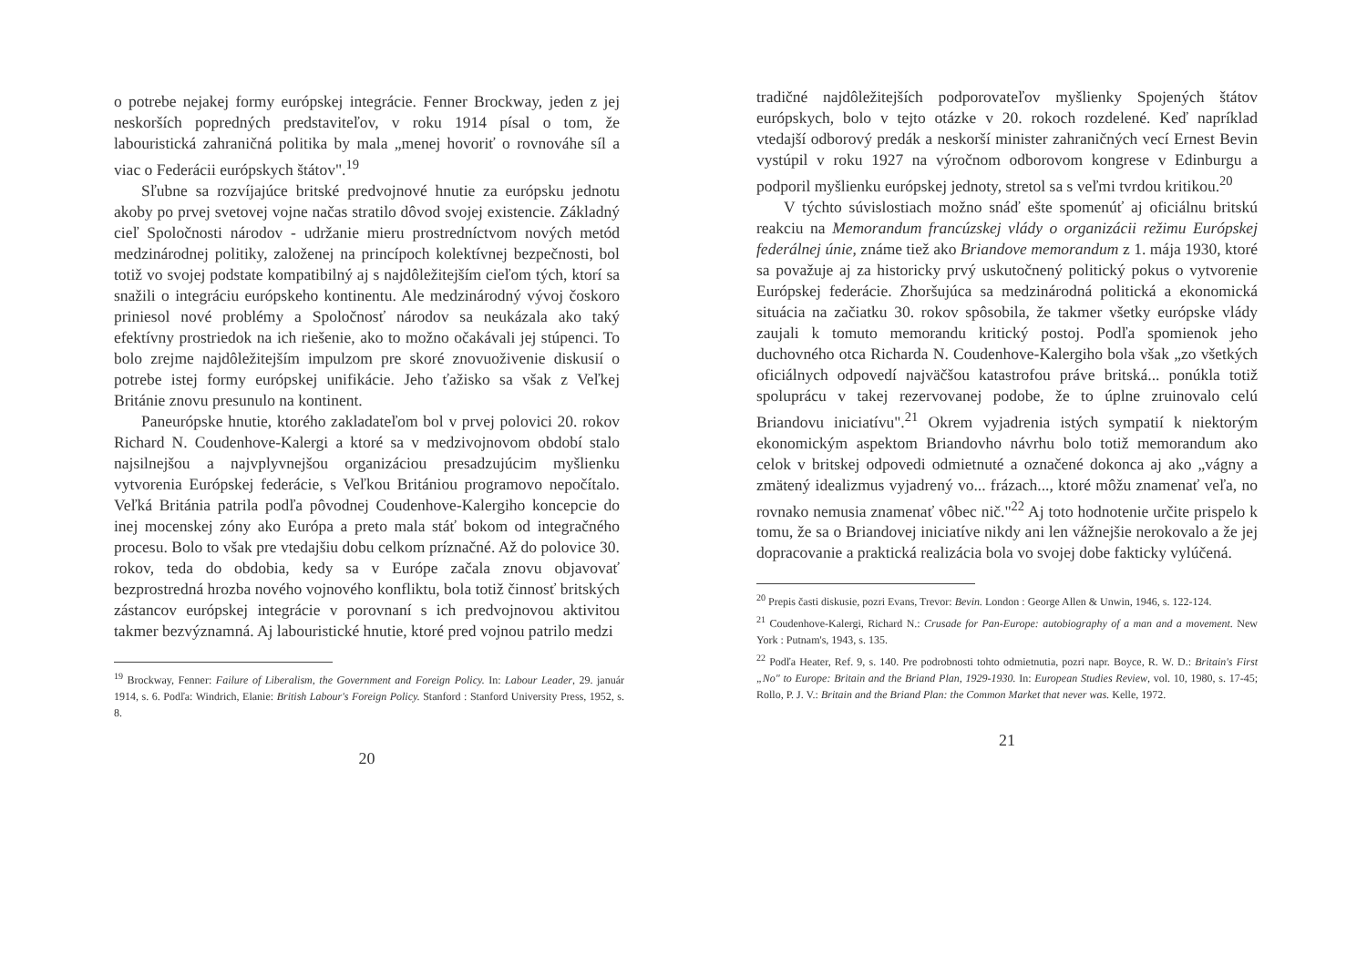o potrebe nejakej formy európskej integrácie. Fenner Brockway, jeden z jej neskorších popredných predstaviteľov, v roku 1914 písal o tom, že labouristická zahraničná politika by mala „menej hovoriť o rovnováhe síl a viac o Federácii európskych štátov".<sup>19</sup>
Sľubne sa rozvíjajúce britské predvojnové hnutie za európsku jednotu akoby po prvej svetovej vojne načas stratilo dôvod svojej existencie. Základný cieľ Spoločnosti národov - udržanie mieru prostredníctvom nových metód medzinárodnej politiky, založenej na princípoch kolektívnej bezpečnosti, bol totiž vo svojej podstate kompatibilný aj s najdôležitejším cieľom tých, ktorí sa snažili o integráciu európskeho kontinentu. Ale medzinárodný vývoj čoskoro priniesol nové problémy a Spoločnosť národov sa neukázala ako taký efektívny prostriedok na ich riešenie, ako to možno očakávali jej stúpenci. To bolo zrejme najdôležitejším impulzom pre skoré znovuoživenie diskusií o potrebe istej formy európskej unifikácie. Jeho ťažisko sa však z Veľkej Británie znovu presunulo na kontinent.
Paneurópske hnutie, ktorého zakladateľom bol v prvej polovici 20. rokov Richard N. Coudenhove-Kalergi a ktoré sa v medzivojnovom období stalo najsilnejšou a najvplyvnejšou organizáciou presadzujúcim myšlienku vytvorenia Európskej federácie, s Veľkou Britániou programovo nepočítalo. Veľká Británia patrila podľa pôvodnej Coudenhove-Kalergiho koncepcie do inej mocenskej zóny ako Európa a preto mala stáť bokom od integračného procesu. Bolo to však pre vtedajšiu dobu celkom príznačné. Až do polovice 30. rokov, teda do obdobia, kedy sa v Európe začala znovu objavovať bezprostredná hrozba nového vojnového konfliktu, bola totiž činnosť britských zástancov európskej integrácie v porovnaní s ich predvojnovou aktivitou takmer bezvýznamná. Aj labouristické hnutie, ktoré pred vojnou patrilo medzi
<sup>19</sup> Brockway, Fenner: Failure of Liberalism, the Government and Foreign Policy. In: Labour Leader, 29. január 1914, s. 6. Podľa: Windrich, Elanie: British Labour's Foreign Policy. Stanford : Stanford University Press, 1952, s. 8.
20
tradičné najdôležitejších podporovateľov myšlienky Spojených štátov európskych, bolo v tejto otázke v 20. rokoch rozdelené. Keď napríklad vtedajší odborový predák a neskorší minister zahraničných vecí Ernest Bevin vystúpil v roku 1927 na výročnom odborovom kongrese v Edinburgu a podporil myšlienku európskej jednoty, stretol sa s veľmi tvrdou kritikou.<sup>20</sup>
V týchto súvislostiach možno snáď ešte spomenúť aj oficiálnu britskú reakciu na Memorandum francúzskej vlády o organizácii režimu Európskej federálnej únie, známe tiež ako Briandove memorandum z 1. mája 1930, ktoré sa považuje aj za historicky prvý uskutočnený politický pokus o vytvorenie Európskej federácie. Zhoršujúca sa medzinárodná politická a ekonomická situácia na začiatku 30. rokov spôsobila, že takmer všetky európske vlády zaujali k tomuto memorandu kritický postoj. Podľa spomienok jeho duchovného otca Richarda N. Coudenhove-Kalergiho bola však „zo všetkých oficiálnych odpovedí najväčšou katastrofou práve britská... ponúkla totiž spoluprácu v takej rezervovanej podobe, že to úplne zruinovalo celú Briandovu iniciatívu".<sup>21</sup> Okrem vyjadrenia istých sympatií k niektorým ekonomickým aspektom Briandovho návrhu bolo totiž memorandum ako celok v britskej odpovedi odmietnuté a označené dokonca aj ako „vágny a zmätený idealizmus vyjadrený vo... frázach..., ktoré môžu znamenať veľa, no rovnako nemusia znamenať vôbec nič."<sup>22</sup> Aj toto hodnotenie určite prispelo k tomu, že sa o Briandovej iniciatíve nikdy ani len vážnejšie nerokovalo a že jej dopracovanie a praktická realizácia bola vo svojej dobe fakticky vylúčená.
<sup>20</sup> Prepis časti diskusie, pozri Evans, Trevor: Bevin. London : George Allen & Unwin, 1946, s. 122-124.
<sup>21</sup> Coudenhove-Kalergi, Richard N.: Crusade for Pan-Europe: autobiography of a man and a movement. New York : Putnam's, 1943, s. 135.
<sup>22</sup> Podľa Heater, Ref. 9, s. 140. Pre podrobnosti tohto odmietnutia, pozri napr. Boyce, R. W. D.: Britain's First „No" to Europe: Britain and the Briand Plan, 1929-1930. In: European Studies Review, vol. 10, 1980, s. 17-45; Rollo, P. J. V.: Britain and the Briand Plan: the Common Market that never was. Kelle, 1972.
21